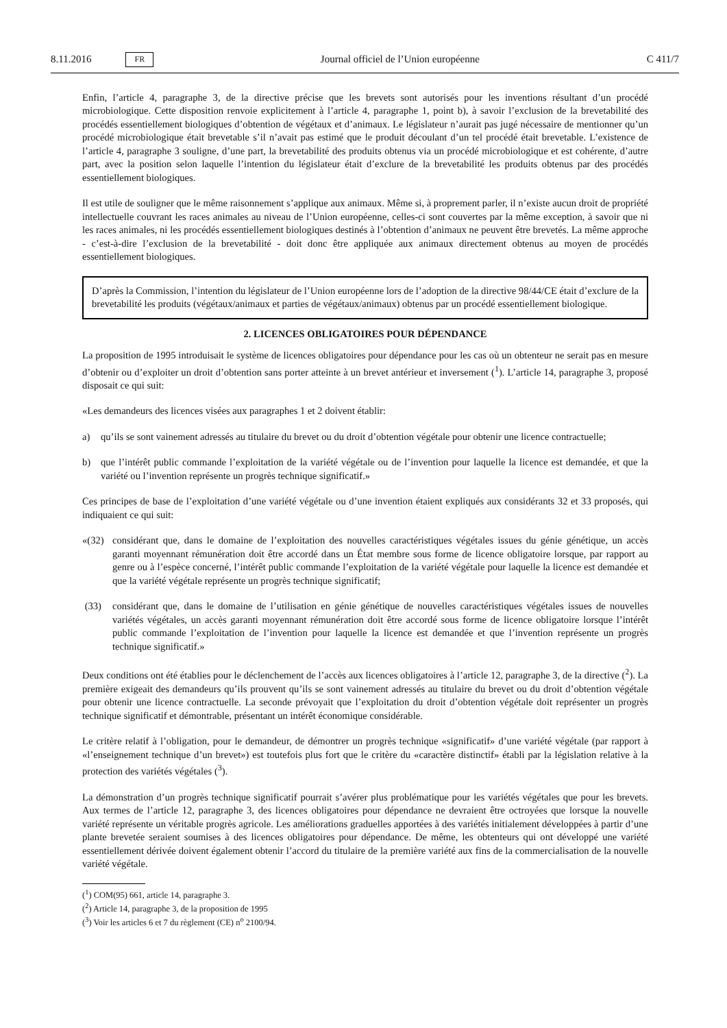8.11.2016 FR Journal officiel de l’Union européenne C 411/7
Enfin, l’article 4, paragraphe 3, de la directive précise que les brevets sont autorisés pour les inventions résultant d’un procédé microbiologique. Cette disposition renvoie explicitement à l’article 4, paragraphe 1, point b), à savoir l’exclusion de la brevetabilité des procédés essentiellement biologiques d’obtention de végétaux et d’animaux. Le législateur n’aurait pas jugé nécessaire de mentionner qu’un procédé microbiologique était brevetable s’il n’avait pas estimé que le produit découlant d’un tel procédé était brevetable. L’existence de l’article 4, paragraphe 3 souligne, d’une part, la brevetabilité des produits obtenus via un procédé microbiologique et est cohérente, d’autre part, avec la position selon laquelle l’intention du législateur était d’exclure de la brevetabilité les produits obtenus par des procédés essentiellement biologiques.
Il est utile de souligner que le même raisonnement s’applique aux animaux. Même si, à proprement parler, il n’existe aucun droit de propriété intellectuelle couvrant les races animales au niveau de l’Union européenne, celles-ci sont couvertes par la même exception, à savoir que ni les races animales, ni les procédés essentiellement biologiques destinés à l’obtention d’animaux ne peuvent être brevetés. La même approche - c’est-à-dire l’exclusion de la brevetabilité - doit donc être appliquée aux animaux directement obtenus au moyen de procédés essentiellement biologiques.
D’après la Commission, l’intention du législateur de l’Union européenne lors de l’adoption de la directive 98/44/CE était d’exclure de la brevetabilité les produits (végétaux/animaux et parties de végétaux/animaux) obtenus par un procédé essentiellement biologique.
2. LICENCES OBLIGATOIRES POUR DÉPENDANCE
La proposition de 1995 introduisait le système de licences obligatoires pour dépendance pour les cas où un obtenteur ne serait pas en mesure d’obtenir ou d’exploiter un droit d’obtention sans porter atteinte à un brevet antérieur et inversement (<sup>1</sup>). L’article 14, paragraphe 3, proposé disposait ce qui suit:
«Les demandeurs des licences visées aux paragraphes 1 et 2 doivent établir:
a) qu’ils se sont vainement adressés au titulaire du brevet ou du droit d’obtention végétale pour obtenir une licence contractuelle;
b) que l’intérêt public commande l’exploitation de la variété végétale ou de l’invention pour laquelle la licence est demandée, et que la variété ou l’invention représente un progrès technique significatif.»
Ces principes de base de l’exploitation d’une variété végétale ou d’une invention étaient expliqués aux considérants 32 et 33 proposés, qui indiquaient ce qui suit:
«(32) considérant que, dans le domaine de l’exploitation des nouvelles caractéristiques végétales issues du génie génétique, un accès garanti moyennant rémunération doit être accordé dans un État membre sous forme de licence obligatoire lorsque, par rapport au genre ou à l’espèce concerné, l’intérêt public commande l’exploitation de la variété végétale pour laquelle la licence est demandée et que la variété végétale représente un progrès technique significatif;
(33) considérant que, dans le domaine de l’utilisation en génie génétique de nouvelles caractéristiques végétales issues de nouvelles variétés végétales, un accès garanti moyennant rémunération doit être accordé sous forme de licence obligatoire lorsque l’intérêt public commande l’exploitation de l’invention pour laquelle la licence est demandée et que l’invention représente un progrès technique significatif.»
Deux conditions ont été établies pour le déclenchement de l’accès aux licences obligatoires à l’article 12, paragraphe 3, de la directive (<sup>2</sup>). La première exigeait des demandeurs qu’ils prouvent qu’ils se sont vainement adressés au titulaire du brevet ou du droit d’obtention végétale pour obtenir une licence contractuelle. La seconde prévoyait que l’exploitation du droit d’obtention végétale doit représenter un progrès technique significatif et démontrable, présentant un intérêt économique considérable.
Le critère relatif à l’obligation, pour le demandeur, de démontrer un progrès technique «significatif» d’une variété végétale (par rapport à «l’enseignement technique d’un brevet») est toutefois plus fort que le critère du «caractère distinctif» établi par la législation relative à la protection des variétés végétales (<sup>3</sup>).
La démonstration d’un progrès technique significatif pourrait s’avérer plus problématique pour les variétés végétales que pour les brevets. Aux termes de l’article 12, paragraphe 3, des licences obligatoires pour dépendance ne devraient être octroyées que lorsque la nouvelle variété représente un véritable progrès agricole. Les améliorations graduelles apportées à des variétés initialement développées à partir d’une plante brevetée seraient soumises à des licences obligatoires pour dépendance. De même, les obtenteurs qui ont développé une variété essentiellement dérivée doivent également obtenir l’accord du titulaire de la première variété aux fins de la commercialisation de la nouvelle variété végétale.
(<sup>1</sup>) COM(95) 661, article 14, paragraphe 3.
(<sup>2</sup>) Article 14, paragraphe 3, de la proposition de 1995
(<sup>3</sup>) Voir les articles 6 et 7 du règlement (CE) n<sup>o</sup> 2100/94.